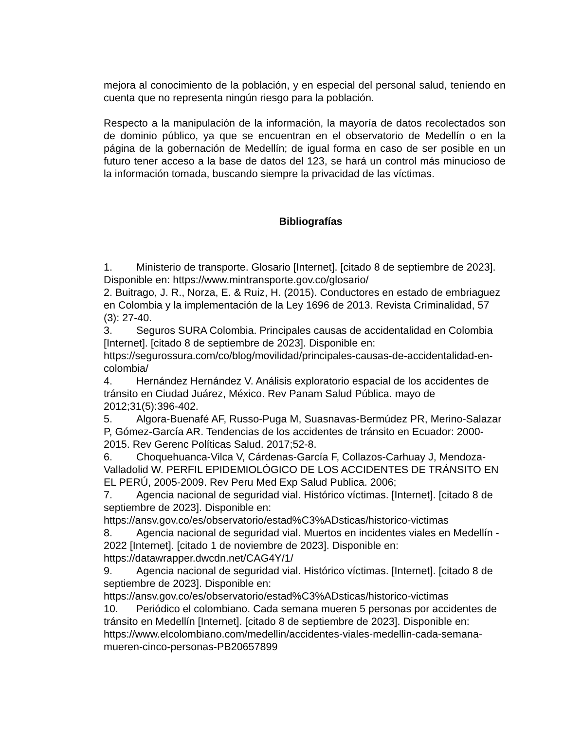mejora al conocimiento de la población, y en especial del personal salud, teniendo en cuenta que no representa ningún riesgo para la población.
Respecto a la manipulación de la información, la mayoría de datos recolectados son de dominio público, ya que se encuentran en el observatorio de Medellín o en la página de la gobernación de Medellín; de igual forma en caso de ser posible en un futuro tener acceso a la base de datos del 123, se hará un control más minucioso de la información tomada, buscando siempre la privacidad de las víctimas.
Bibliografías
1. Ministerio de transporte. Glosario [Internet]. [citado 8 de septiembre de 2023]. Disponible en: https://www.mintransporte.gov.co/glosario/
2. Buitrago, J. R., Norza, E. & Ruiz, H. (2015). Conductores en estado de embriaguez en Colombia y la implementación de la Ley 1696 de 2013. Revista Criminalidad, 57 (3): 27-40.
3. Seguros SURA Colombia. Principales causas de accidentalidad en Colombia [Internet]. [citado 8 de septiembre de 2023]. Disponible en: https://segurossura.com/co/blog/movilidad/principales-causas-de-accidentalidad-en-colombia/
4. Hernández Hernández V. Análisis exploratorio espacial de los accidentes de tránsito en Ciudad Juárez, México. Rev Panam Salud Pública. mayo de 2012;31(5):396-402.
5. Algora-Buenafé AF, Russo-Puga M, Suasnavas-Bermúdez PR, Merino-Salazar P, Gómez-García AR. Tendencias de los accidentes de tránsito en Ecuador: 2000-2015. Rev Gerenc Políticas Salud. 2017;52-8.
6. Choquehuanca-Vilca V, Cárdenas-García F, Collazos-Carhuay J, Mendoza-Valladolid W. PERFIL EPIDEMIOLÓGICO DE LOS ACCIDENTES DE TRÁNSITO EN EL PERÚ, 2005-2009. Rev Peru Med Exp Salud Publica. 2006;
7. Agencia nacional de seguridad vial. Histórico víctimas. [Internet]. [citado 8 de septiembre de 2023]. Disponible en: https://ansv.gov.co/es/observatorio/estad%C3%ADsticas/historico-victimas
8. Agencia nacional de seguridad vial. Muertos en incidentes viales en Medellín - 2022 [Internet]. [citado 1 de noviembre de 2023]. Disponible en: https://datawrapper.dwcdn.net/CAG4Y/1/
9. Agencia nacional de seguridad vial. Histórico víctimas. [Internet]. [citado 8 de septiembre de 2023]. Disponible en: https://ansv.gov.co/es/observatorio/estad%C3%ADsticas/historico-victimas
10. Periódico el colombiano. Cada semana mueren 5 personas por accidentes de tránsito en Medellín [Internet]. [citado 8 de septiembre de 2023]. Disponible en: https://www.elcolombiano.com/medellin/accidentes-viales-medellin-cada-semana-mueren-cinco-personas-PB20657899